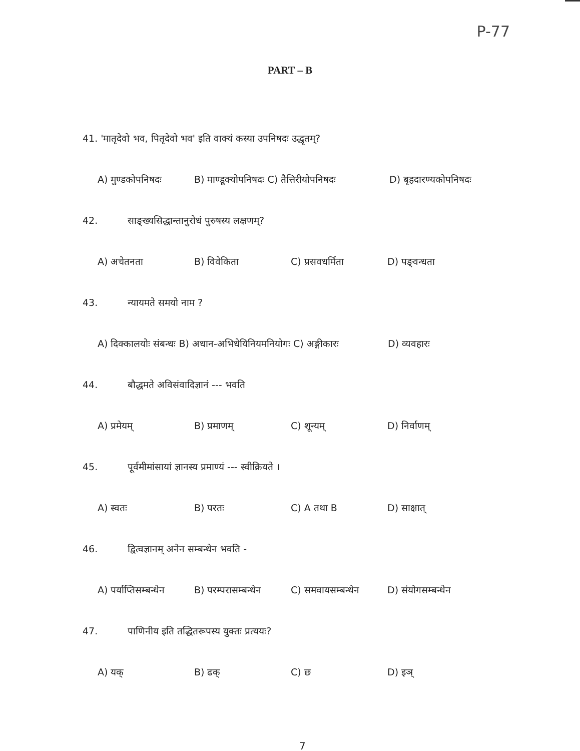P-77
PART – B
41. 'मातृदेवो भव, पितृदेवो भव' इति वाक्यं कस्या उपनिषदः उद्धृतम्?
A) मुण्डकोपनिषदः B) माण्डूक्योपनिषदः C) तैत्तिरीयोपनिषदः D) बृहदारण्यकोपनिषदः
42. साङ्ख्यसिद्धान्तानुरोधं पुरुषस्य लक्षणम्?
A) अचेतनता B) विवेकिता C) प्रसवधर्मिता D) पङ्वन्धता
43. न्यायमते समयो नाम ?
A) दिक्कालयोः संबन्धः B) अधान-अभिधेयिनियमनियोगः C) अङ्गीकारः D) व्यवहारः
44. बौद्धमते अविसंवादिज्ञानं --- भवति
A) प्रमेयम् B) प्रमाणम् C) शून्यम् D) निर्वाणम्
45. पूर्वमीमांसायां ज्ञानस्य प्रमाण्यं --- स्वीक्रियते ।
A) स्वतः B) परतः C) A तथा B D) साक्षात्
46. द्वित्वज्ञानम् अनेन सम्बन्धेन भवति -
A) पर्याप्तिसम्बन्धेन B) परम्परासम्बन्धेन C) समवायसम्बन्धेन D) संयोगसम्बन्धेन
47. पाणिनीय इति तद्धितरूपस्य युक्तः प्रत्ययः?
A) यक् B) ढक् C) छ D) इञ्
7